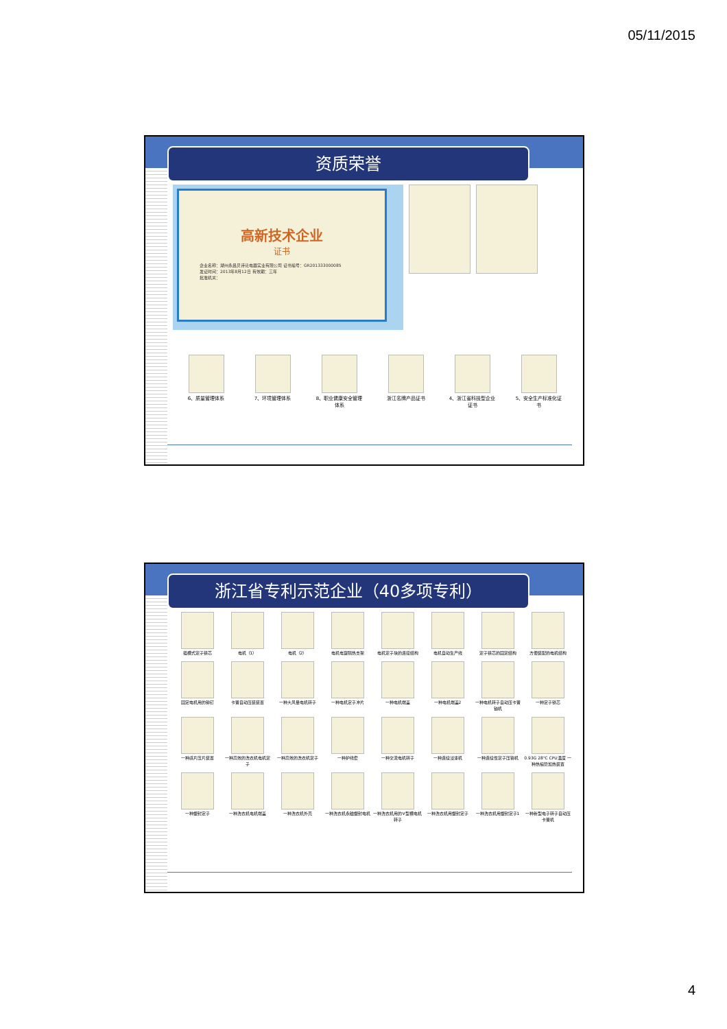05/11/2015
资质荣誉
高新技术企业
证书
企业名称：湖州永昌贝诗讬电器实业有限公司 证书编号：GR201333000085
发证时间：2013年8月12日 有效期：三年
批准机关：
6、质量管理体系
7、环境管理体系
8、职业健康安全管理体系
浙江名牌产品证书
4、浙江省科技型企业证书
5、安全生产标准化证书
浙江省专利示范企业（40多项专利）
插槽式定子铁芯
电机（1）
电机（2）
电机电容隔热支架
电机定子块的连接结构
电机自动生产线
定子铁芯的固定结构
方便装配的电机结构
固定电机用的铆钉
卡簧自动压装装置
一种大风量电机转子
一种电机定子冲片
一种电机端盖
一种电机端盖2
一种电机转子自动压卡簧铀机
一种定子铁芯
一种感片压片装置
一种高效的洗衣机电机定子
一种高效的洗衣机定子
一种护线套
一种交流电机转子
一种连续浸漆机
一种连续性定子压铆机
0.93G 28℃ CPU温度 一种热缩管加热装置
一种塑封定子
一种洗衣机电机端盖
一种洗衣机外壳
一种洗衣机永磁塑封电机
一种洗衣机用的V型槽电机转子
一种洗衣机用塑封定子
一种洗衣机用塑封定子1
一种新型电子转子自动压卡簧机
4